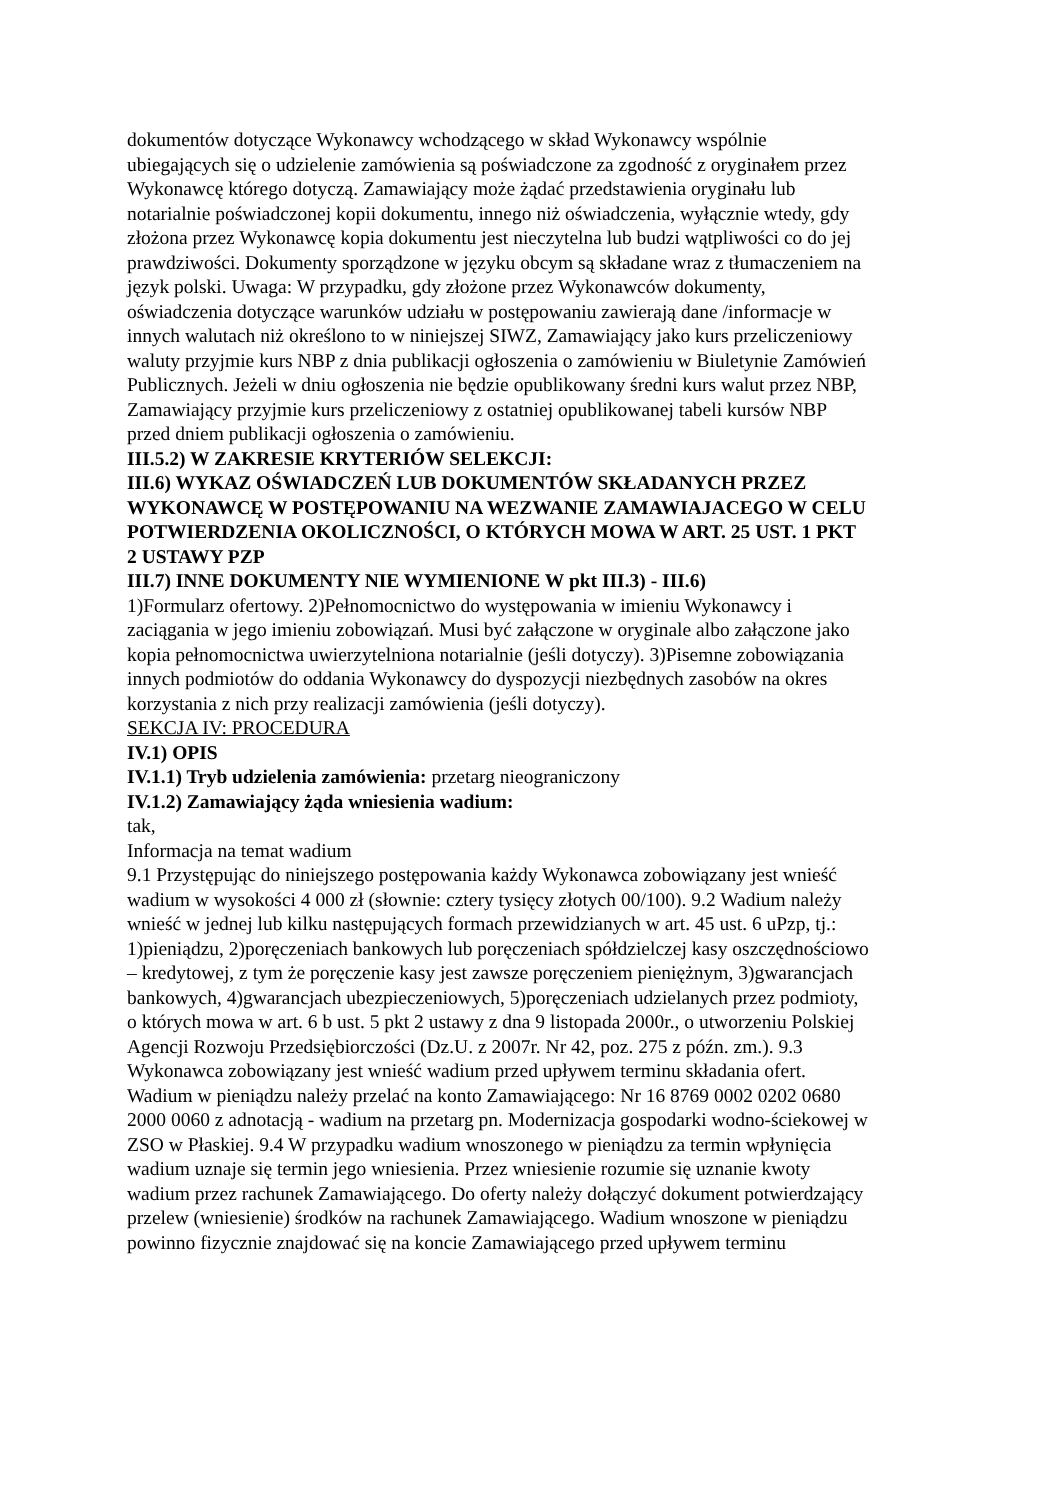dokumentów dotyczące Wykonawcy wchodzącego w skład Wykonawcy wspólnie ubiegających się o udzielenie zamówienia są poświadczone za zgodność z oryginałem przez Wykonawcę którego dotyczą. Zamawiający może żądać przedstawienia oryginału lub notarialnie poświadczonej kopii dokumentu, innego niż oświadczenia, wyłącznie wtedy, gdy złożona przez Wykonawcę kopia dokumentu jest nieczytelna lub budzi wątpliwości co do jej prawdziwości. Dokumenty sporządzone w języku obcym są składane wraz z tłumaczeniem na język polski. Uwaga: W przypadku, gdy złożone przez Wykonawców dokumenty, oświadczenia dotyczące warunków udziału w postępowaniu zawierają dane /informacje w innych walutach niż określono to w niniejszej SIWZ, Zamawiający jako kurs przeliczeniowy waluty przyjmie kurs NBP z dnia publikacji ogłoszenia o zamówieniu w Biuletynie Zamówień Publicznych. Jeżeli w dniu ogłoszenia nie będzie opublikowany średni kurs walut przez NBP, Zamawiający przyjmie kurs przeliczeniowy z ostatniej opublikowanej tabeli kursów NBP przed dniem publikacji ogłoszenia o zamówieniu.
III.5.2) W ZAKRESIE KRYTERIÓW SELEKCJI:
III.6) WYKAZ OŚWIADCZEŃ LUB DOKUMENTÓW SKŁADANYCH PRZEZ WYKONAWCĘ W POSTĘPOWANIU NA WEZWANIE ZAMAWIAJACEGO W CELU POTWIERDZENIA OKOLICZNOŚCI, O KTÓRYCH MOWA W ART. 25 UST. 1 PKT 2 USTAWY PZP
III.7) INNE DOKUMENTY NIE WYMIENIONE W pkt III.3) - III.6)
1)Formularz ofertowy. 2)Pełnomocnictwo do występowania w imieniu Wykonawcy i zaciągania w jego imieniu zobowiązań. Musi być załączone w oryginale albo załączone jako kopia pełnomocnictwa uwierzytelniona notarialnie (jeśli dotyczy). 3)Pisemne zobowiązania innych podmiotów do oddania Wykonawcy do dyspozycji niezbędnych zasobów na okres korzystania z nich przy realizacji zamówienia (jeśli dotyczy).
SEKCJA IV: PROCEDURA
IV.1) OPIS
IV.1.1) Tryb udzielenia zamówienia: przetarg nieograniczony
IV.1.2) Zamawiający żąda wniesienia wadium:
tak,
Informacja na temat wadium
9.1 Przystępując do niniejszego postępowania każdy Wykonawca zobowiązany jest wnieść wadium w wysokości 4 000 zł (słownie: cztery tysięcy złotych 00/100). 9.2 Wadium należy wnieść w jednej lub kilku następujących formach przewidzianych w art. 45 ust. 6 uPzp, tj.: 1)pieniądzu, 2)poręczeniach bankowych lub poręczeniach spółdzielczej kasy oszczędnościowo – kredytowej, z tym że poręczenie kasy jest zawsze poręczeniem pieniężnym, 3)gwarancjach bankowych, 4)gwarancjach ubezpieczeniowych, 5)poręczeniach udzielanych przez podmioty, o których mowa w art. 6 b ust. 5 pkt 2 ustawy z dna 9 listopada 2000r., o utworzeniu Polskiej Agencji Rozwoju Przedsiębiorczości (Dz.U. z 2007r. Nr 42, poz. 275 z późn. zm.). 9.3 Wykonawca zobowiązany jest wnieść wadium przed upływem terminu składania ofert. Wadium w pieniądzu należy przelać na konto Zamawiającego: Nr 16 8769 0002 0202 0680 2000 0060 z adnotacją - wadium na przetarg pn. Modernizacja gospodarki wodno-ściekowej w ZSO w Płaskiej. 9.4 W przypadku wadium wnoszonego w pieniądzu za termin wpłynięcia wadium uznaje się termin jego wniesienia. Przez wniesienie rozumie się uznanie kwoty wadium przez rachunek Zamawiającego. Do oferty należy dołączyć dokument potwierdzający przelew (wniesienie) środków na rachunek Zamawiającego. Wadium wnoszone w pieniądzu powinno fizycznie znajdować się na koncie Zamawiającego przed upływem terminu